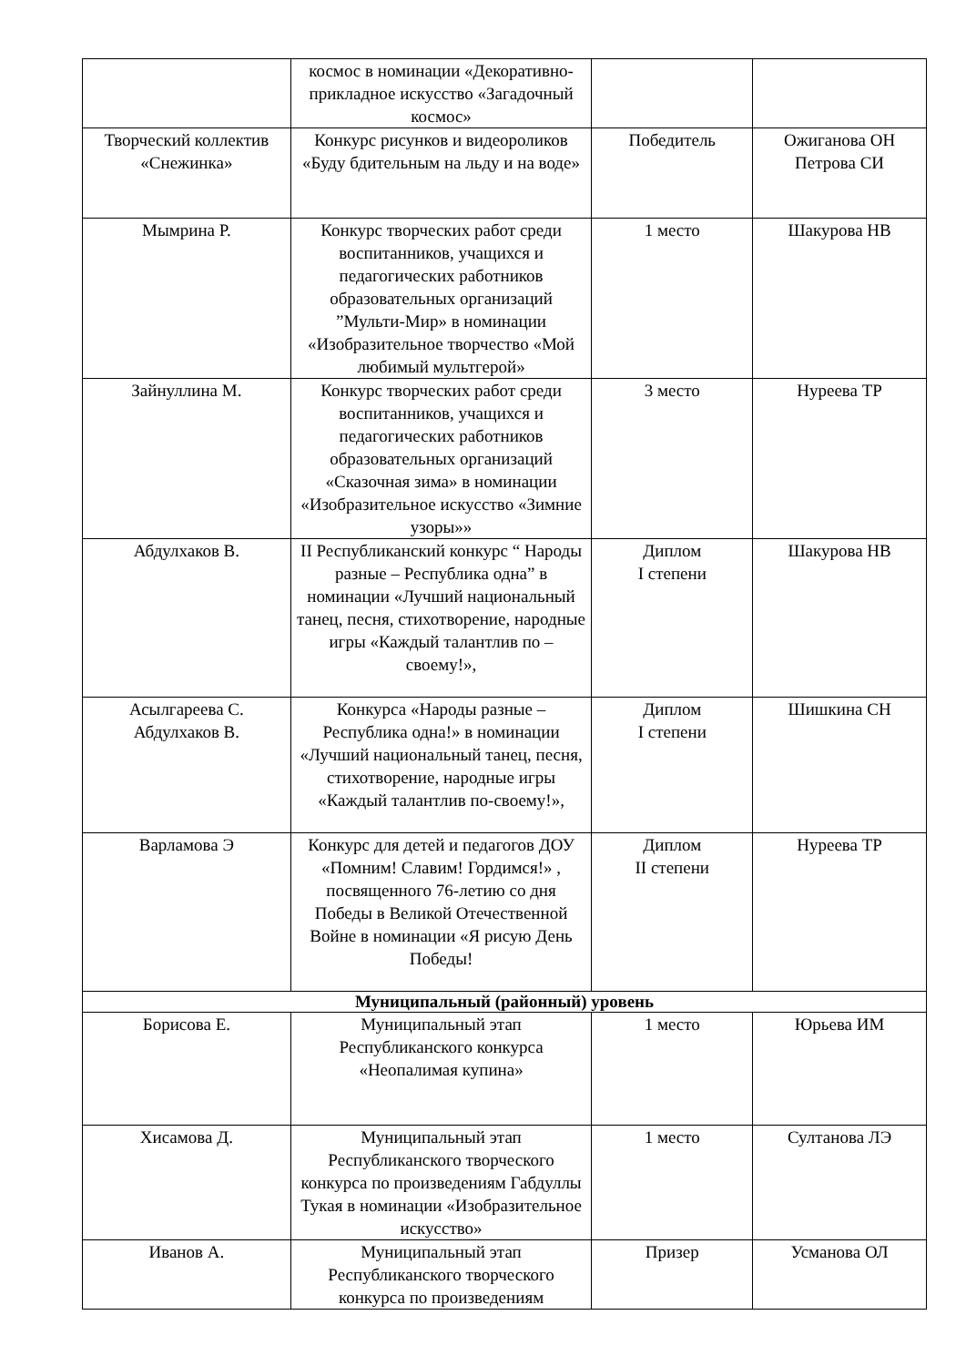| | космос в номинации «Декоративно-прикладное искусство «Загадочный космос» | | |
| Творческий коллектив «Снежинка» | Конкурс рисунков и видеороликов «Буду бдительным на льду и на воде» | Победитель | Ожиганова ОН Петрова СИ |
| Мымрина Р. | Конкурс творческих работ среди воспитанников, учащихся и педагогических работников образовательных организаций ”Мульти-Мир» в номинации «Изобразительное творчество «Мой любимый мультгерой» | 1 место | Шакурова НВ |
| Зайнуллина М. | Конкурс творческих работ среди воспитанников, учащихся и педагогических работников образовательных организаций «Сказочная зима» в номинации «Изобразительное искусство «Зимние узоры»» | 3 место | Нуреева ТР |
| Абдулхаков В. | II Республиканский конкурс “ Народы разные – Республика одна” в номинации «Лучший национальный танец, песня, стихотворение, народные игры «Каждый талантлив по – своему!», | Диплом I степени | Шакурова НВ |
| Асылгареева С. Абдулхаков В. | Конкурса «Народы разные – Республика одна!» в номинации «Лучший национальный танец, песня, стихотворение, народные игры «Каждый талантлив по-своему!», | Диплом I степени | Шишкина СН |
| Варламова Э | Конкурс для детей и педагогов ДОУ «Помним! Славим! Гордимся!» , посвященного 76-летию со дня Победы в Великой Отечественной Войне в номинации «Я рисую День Победы! | Диплом II степени | Нуреева ТР |
| Муниципальный (районный) уровень | | | |
| Борисова Е. | Муниципальный этап Республиканского конкурса «Неопалимая купина» | 1 место | Юрьева ИМ |
| Хисамова Д. | Муниципальный этап Республиканского творческого конкурса по произведениям Габдуллы Тукая в номинации «Изобразительное искусство» | 1 место | Султанова ЛЭ |
| Иванов А. | Муниципальный этап Республиканского творческого конкурса по произведениям | Призер | Усманова ОЛ |